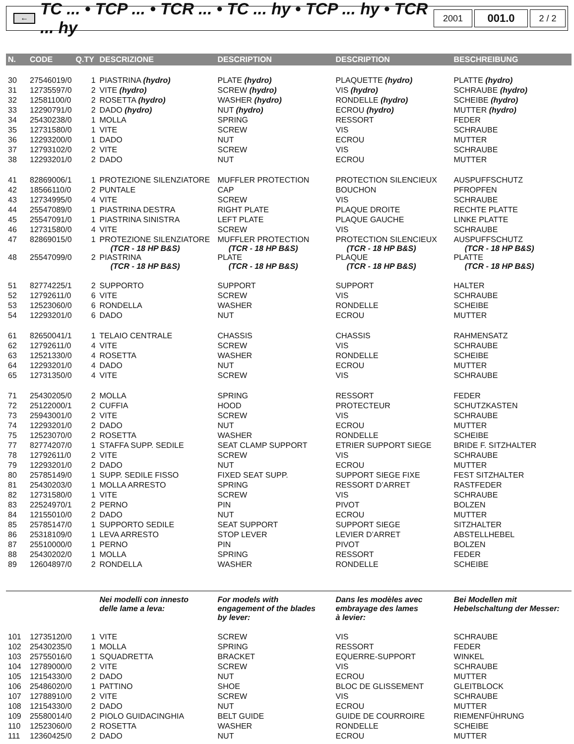←
TC ... • TCP ... • TCR ... • TC ... hy • TCP ... hy • TCR ... hy
2001
001.0
2 / 2
| N. | CODE | Q.TY | DESCRIZIONE | DESCRIPTION | DESCRIPTION | BESCHREIBUNG |
| --- | --- | --- | --- | --- | --- | --- |
| 30 | 27546019/0 | 1 | PIASTRINA (hydro) | PLATE (hydro) | PLAQUETTE (hydro) | PLATTE (hydro) |
| 31 | 12735597/0 | 2 | VITE (hydro) | SCREW (hydro) | VIS (hydro) | SCHRAUBE (hydro) |
| 32 | 12581100/0 | 2 | ROSETTA (hydro) | WASHER (hydro) | RONDELLE (hydro) | SCHEIBE (hydro) |
| 33 | 12290791/0 | 2 | DADO (hydro) | NUT (hydro) | ECROU (hydro) | MUTTER (hydro) |
| 34 | 25430238/0 | 1 | MOLLA | SPRING | RESSORT | FEDER |
| 35 | 12731580/0 | 1 | VITE | SCREW | VIS | SCHRAUBE |
| 36 | 12293200/0 | 1 | DADO | NUT | ECROU | MUTTER |
| 37 | 12793102/0 | 2 | VITE | SCREW | VIS | SCHRAUBE |
| 38 | 12293201/0 | 2 | DADO | NUT | ECROU | MUTTER |
| 41 | 82869006/1 | 1 | PROTEZIONE SILENZIATORE | MUFFLER PROTECTION | PROTECTION SILENCIEUX | AUSPUFFSCHUTZ |
| 42 | 18566110/0 | 2 | PUNTALE | CAP | BOUCHON | PFROPFEN |
| 43 | 12734995/0 | 4 | VITE | SCREW | VIS | SCHRAUBE |
| 44 | 25547089/0 | 1 | PIASTRINA DESTRA | RIGHT PLATE | PLAQUE DROITE | RECHTE PLATTE |
| 45 | 25547091/0 | 1 | PIASTRINA SINISTRA | LEFT PLATE | PLAQUE GAUCHE | LINKE PLATTE |
| 46 | 12731580/0 | 4 | VITE | SCREW | VIS | SCHRAUBE |
| 47 | 82869015/0 | 1 | PROTEZIONE SILENZIATORE (TCR - 18 HP B&S) | MUFFLER PROTECTION (TCR - 18 HP B&S) | PROTECTION SILENCIEUX (TCR - 18 HP B&S) | AUSPUFFSCHUTZ (TCR - 18 HP B&S) |
| 48 | 25547099/0 | 2 | PIASTRINA (TCR - 18 HP B&S) | PLATE (TCR - 18 HP B&S) | PLAQUE (TCR - 18 HP B&S) | PLATTE (TCR - 18 HP B&S) |
| 51 | 82774225/1 | 2 | SUPPORTO | SUPPORT | SUPPORT | HALTER |
| 52 | 12792611/0 | 6 | VITE | SCREW | VIS | SCHRAUBE |
| 53 | 12523060/0 | 6 | RONDELLA | WASHER | RONDELLE | SCHEIBE |
| 54 | 12293201/0 | 6 | DADO | NUT | ECROU | MUTTER |
| 61 | 82650041/1 | 1 | TELAIO CENTRALE | CHASSIS | CHASSIS | RAHMENSATZ |
| 62 | 12792611/0 | 4 | VITE | SCREW | VIS | SCHRAUBE |
| 63 | 12521330/0 | 4 | ROSETTA | WASHER | RONDELLE | SCHEIBE |
| 64 | 12293201/0 | 4 | DADO | NUT | ECROU | MUTTER |
| 65 | 12731350/0 | 4 | VITE | SCREW | VIS | SCHRAUBE |
| 71 | 25430205/0 | 2 | MOLLA | SPRING | RESSORT | FEDER |
| 72 | 25122000/1 | 2 | CUFFIA | HOOD | PROTECTEUR | SCHUTZKASTEN |
| 73 | 25943001/0 | 2 | VITE | SCREW | VIS | SCHRAUBE |
| 74 | 12293201/0 | 2 | DADO | NUT | ECROU | MUTTER |
| 75 | 12523070/0 | 2 | ROSETTA | WASHER | RONDELLE | SCHEIBE |
| 77 | 82774207/0 | 1 | STAFFA SUPP. SEDILE | SEAT CLAMP SUPPORT | ETRIER SUPPORT SIEGE | BRIDE F. SITZHALTER |
| 78 | 12792611/0 | 2 | VITE | SCREW | VIS | SCHRAUBE |
| 79 | 12293201/0 | 2 | DADO | NUT | ECROU | MUTTER |
| 80 | 25785149/0 | 1 | SUPP. SEDILE FISSO | FIXED SEAT SUPP. | SUPPORT SIEGE FIXE | FEST SITZHALTER |
| 81 | 25430203/0 | 1 | MOLLA ARRESTO | SPRING | RESSORT D’ARRET | RASTFEDER |
| 82 | 12731580/0 | 1 | VITE | SCREW | VIS | SCHRAUBE |
| 83 | 22524970/1 | 2 | PERNO | PIN | PIVOT | BOLZEN |
| 84 | 12155010/0 | 2 | DADO | NUT | ECROU | MUTTER |
| 85 | 25785147/0 | 1 | SUPPORTO SEDILE | SEAT SUPPORT | SUPPORT SIEGE | SITZHALTER |
| 86 | 25318109/0 | 1 | LEVA ARRESTO | STOP LEVER | LEVIER D’ARRET | ABSTELLHEBEL |
| 87 | 25510000/0 | 1 | PERNO | PIN | PIVOT | BOLZEN |
| 88 | 25430202/0 | 1 | MOLLA | SPRING | RESSORT | FEDER |
| 89 | 12604897/0 | 2 | RONDELLA | WASHER | RONDELLE | SCHEIBE |
| | | | Nei modelli con innesto delle lame a leva: | For models with engagement of the blades by lever: | Dans les modèles avec embrayage des lames à levier: | Bei Modellen mit Hebelschaltung der Messer: |
| 101 | 12735120/0 | 1 | VITE | SCREW | VIS | SCHRAUBE |
| 102 | 25430235/0 | 1 | MOLLA | SPRING | RESSORT | FEDER |
| 103 | 25755016/0 | 1 | SQUADRETTA | BRACKET | EQUERRE-SUPPORT | WINKEL |
| 104 | 12789000/0 | 2 | VITE | SCREW | VIS | SCHRAUBE |
| 105 | 12154330/0 | 2 | DADO | NUT | ECROU | MUTTER |
| 106 | 25486020/0 | 1 | PATTINO | SHOE | BLOC DE GLISSEMENT | GLEITBLOCK |
| 107 | 12788910/0 | 2 | VITE | SCREW | VIS | SCHRAUBE |
| 108 | 12154330/0 | 2 | DADO | NUT | ECROU | MUTTER |
| 109 | 25580014/0 | 2 | PIOLO GUIDACINGHIA | BELT GUIDE | GUIDE DE COURROIRE | RIEMENFÜHRUNG |
| 110 | 12523060/0 | 2 | ROSETTA | WASHER | RONDELLE | SCHEIBE |
| 111 | 12360425/0 | 2 | DADO | NUT | ECROU | MUTTER |